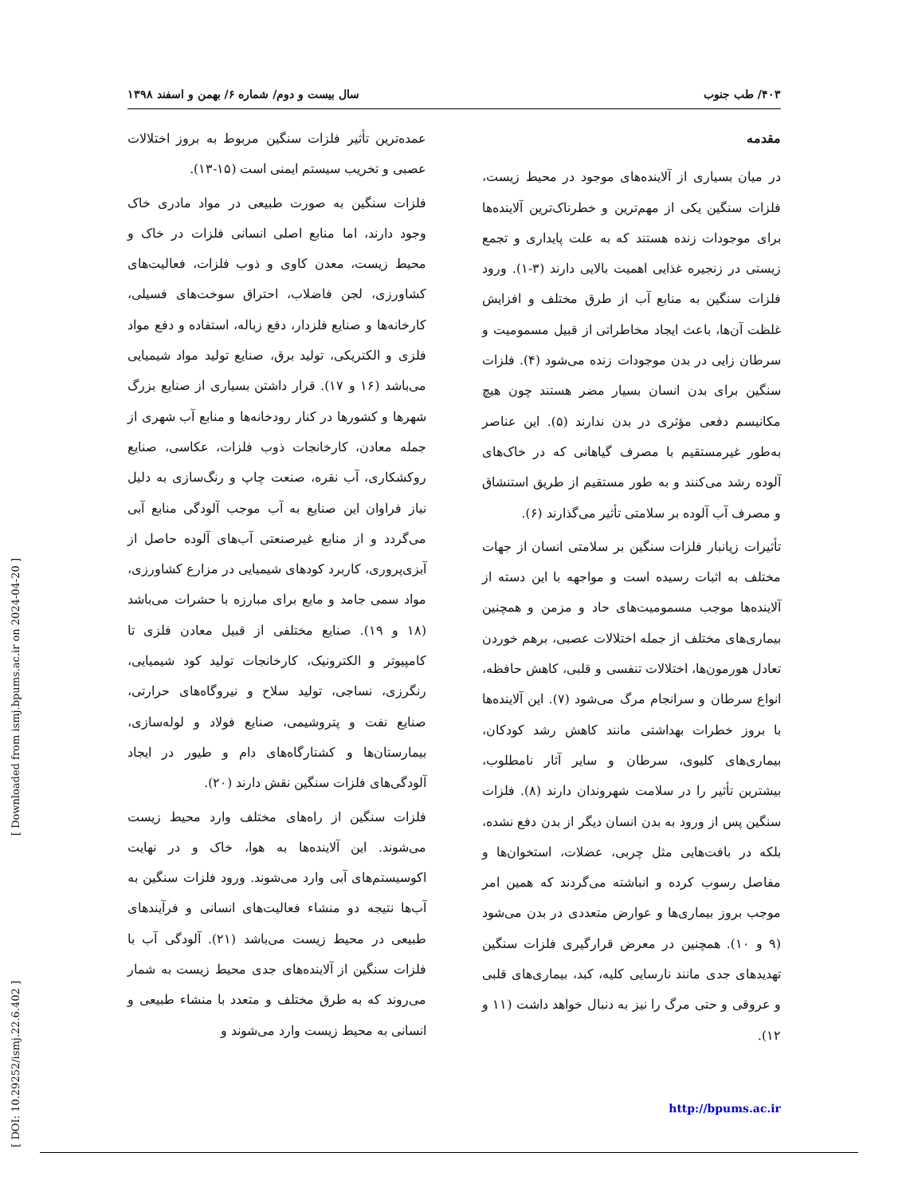[ Downloaded from ismj.bpums.ac.ir on 2024-04-20 ]
[ DOI: 10.29252/ismj.22.6.402 ]
۴۰۳/ طب جنوب سال بیست و دوم/ شماره ۶/ بهمن و اسفند ۱۳۹۸
مقدمه
در میان بسیاری از آلاینده‌های موجود در محیط زیست، فلزات سنگین یکی از مهم‌ترین و خطرناک‌ترین آلاینده‌ها برای موجودات زنده هستند که به علت پایداری و تجمع زیستی در زنجیره غذایی اهمیت بالایی دارند (۳-۱). ورود فلزات سنگین به منابع آب از طرق مختلف و افزایش غلظت آن‌ها، باعث ایجاد مخاطراتی از قبیل مسمومیت و سرطان زایی در بدن موجودات زنده می‌شود (۴). فلزات سنگین برای بدن انسان بسیار مضر هستند چون هیچ مکانیسم دفعی مؤثری در بدن ندارند (۵). این عناصر به‌طور غیرمستقیم با مصرف گیاهانی که در خاک‌های آلوده رشد می‌کنند و به طور مستقیم از طریق استنشاق و مصرف آب آلوده بر سلامتی تأثیر می‌گذارند (۶).
تأثیرات زیانبار فلزات سنگین بر سلامتی انسان از جهات مختلف به اثبات رسیده است و مواجهه با این دسته از آلاینده‌ها موجب مسمومیت‌های حاد و مزمن و همچنین بیماری‌های مختلف از جمله اختلالات عصبی، برهم خوردن تعادل هورمون‌ها، اختلالات تنفسی و قلبی، کاهش حافظه، انواع سرطان و سرانجام مرگ می‌شود (۷). این آلاینده‌ها با بروز خطرات بهداشتی مانند کاهش رشد کودکان، بیماری‌های کلیوی، سرطان و سایر آثار نامطلوب، بیشترین تأثیر را در سلامت شهروندان دارند (۸). فلزات سنگین پس از ورود به بدن انسان دیگر از بدن دفع نشده، بلکه در بافت‌هایی مثل چربی، عضلات، استخوان‌ها و مفاصل رسوب کرده و انباشته می‌گردند که همین امر موجب بروز بیماری‌ها و عوارض متعددی در بدن می‌شود (۹ و ۱۰). همچنین در معرض قرارگیری فلزات سنگین تهدیدهای جدی مانند نارسایی کلیه، کبد، بیماری‌های قلبی و عروقی و حتی مرگ را نیز به دنبال خواهد داشت (۱۱ و ۱۲).
عمده‌ترین تأثیر فلزات سنگین مربوط به بروز اختلالات عصبی و تخریب سیستم ایمنی است (۱۵-۱۳).
فلزات سنگین به صورت طبیعی در مواد مادری خاک وجود دارند، اما منابع اصلی انسانی فلزات در خاک و محیط زیست، معدن کاوی و ذوب فلزات، فعالیت‌های کشاورزی، لجن فاضلاب، احتراق سوخت‌های فسیلی، کارخانه‌ها و صنایع فلزدار، دفع زباله، استفاده و دفع مواد فلزی و الکتریکی، تولید برق، صنایع تولید مواد شیمیایی می‌باشد (۱۶ و ۱۷). قرار داشتن بسیاری از صنایع بزرگ شهرها و کشورها در کنار رودخانه‌ها و منابع آب شهری از جمله معادن، کارخانجات ذوب فلزات، عکاسی، صنایع روکشکاری، آب نقره، صنعت چاپ و رنگ‌سازی به دلیل نیاز فراوان این صنایع به آب موجب آلودگی منابع آبی می‌گردد و از منابع غیرصنعتی آب‌های آلوده حاصل از آبزی‌پروری، کاربرد کودهای شیمیایی در مزارع کشاورزی، مواد سمی جامد و مایع برای مبارزه با حشرات می‌باشد (۱۸ و ۱۹). صنایع مختلفی از قبیل معادن فلزی تا کامپیوتر و الکترونیک، کارخانجات تولید کود شیمیایی، رنگرزی، نساجی، تولید سلاح و نیروگاه‌های حرارتی، صنایع نفت و پتروشیمی، صنایع فولاد و لوله‌سازی، بیمارستان‌ها و کشتارگاه‌های دام و طیور در ایجاد آلودگی‌های فلزات سنگین نقش دارند (۲۰).
فلزات سنگین از راه‌های مختلف وارد محیط زیست می‌شوند. این آلاینده‌ها به هوا، خاک و در نهایت اکوسیستم‌های آبی وارد می‌شوند. ورود فلزات سنگین به آب‌ها نتیجه دو منشاء فعالیت‌های انسانی و فرآیندهای طبیعی در محیط زیست می‌باشد (۲۱). آلودگی آب با فلزات سنگین از آلاینده‌های جدی محیط زیست به شمار می‌روند که به طرق مختلف و متعدد با منشاء طبیعی و انسانی به محیط زیست وارد می‌شوند و
http://bpums.ac.ir